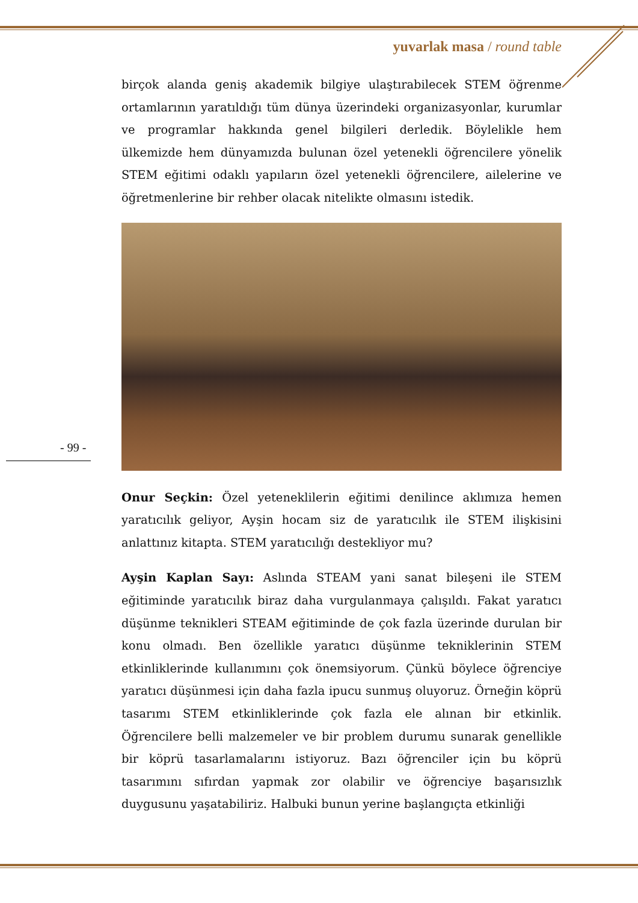yuvarlak masa / round table
birçok alanda geniş akademik bilgiye ulaştırabilecek STEM öğrenme ortamlarının yaratıldığı tüm dünya üzerindeki organizasyonlar, kurumlar ve programlar hakkında genel bilgileri derledik. Böylelikle hem ülkemizde hem dünyamızda bulunan özel yetenekli öğrencilere yönelik STEM eğitimi odaklı yapıların özel yetenekli öğrencilere, ailelerine ve öğretmenlerine bir rehber olacak nitelikte olmasını istedik.
Onur Seçkin: Özel yeteneklilerin eğitimi denilince aklımıza hemen yaratıcılık geliyor, Ayşin hocam siz de yaratıcılık ile STEM ilişkisini anlattınız kitapta. STEM yaratıcılığı destekliyor mu?
Ayşin Kaplan Sayı: Aslında STEAM yani sanat bileşeni ile STEM eğitiminde yaratıcılık biraz daha vurgulanmaya çalışıldı. Fakat yaratıcı düşünme teknikleri STEAM eğitiminde de çok fazla üzerinde durulan bir konu olmadı. Ben özellikle yaratıcı düşünme tekniklerinin STEM etkinliklerinde kullanımını çok önemsiyorum. Çünkü böylece öğrenciye yaratıcı düşünmesi için daha fazla ipucu sunmuş oluyoruz. Örneğin köprü tasarımı STEM etkinliklerinde çok fazla ele alınan bir etkinlik. Öğrencilere belli malzemeler ve bir problem durumu sunarak genellikle bir köprü tasarlamalarını istiyoruz. Bazı öğrenciler için bu köprü tasarımını sıfırdan yapmak zor olabilir ve öğrenciye başarısızlık duygusunu yaşatabiliriz. Halbuki bunun yerine başlangıçta etkinliği
- 99 -